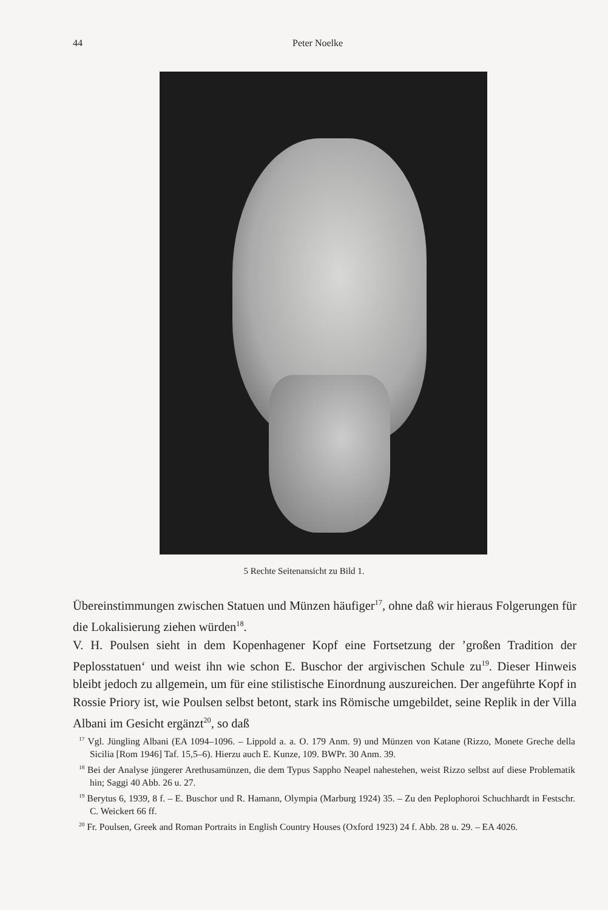44 Peter Noelke
5 Rechte Seitenansicht zu Bild 1.
Übereinstimmungen zwischen Statuen und Münzen häufiger<sup>17</sup>, ohne daß wir hieraus Folgerungen für die Lokalisierung ziehen würden<sup>18</sup>.
V. H. Poulsen sieht in dem Kopenhagener Kopf eine Fortsetzung der ’großen Tradition der Peplosstatuen‘ und weist ihn wie schon E. Buschor der argivischen Schule zu<sup>19</sup>. Dieser Hinweis bleibt jedoch zu allgemein, um für eine stilistische Einordnung auszureichen. Der angeführte Kopf in Rossie Priory ist, wie Poulsen selbst betont, stark ins Römische umgebildet, seine Replik in der Villa Albani im Gesicht ergänzt<sup>20</sup>, so daß
<sup>17</sup> Vgl. Jüngling Albani (EA 1094–1096. – Lippold a. a. O. 179 Anm. 9) und Münzen von Katane (Rizzo, Monete Greche della Sicilia [Rom 1946] Taf. 15,5–6). Hierzu auch E. Kunze, 109. BWPr. 30 Anm. 39.
<sup>18</sup> Bei der Analyse jüngerer Arethusamünzen, die dem Typus Sappho Neapel nahestehen, weist Rizzo selbst auf diese Problematik hin; Saggi 40 Abb. 26 u. 27.
<sup>19</sup> Berytus 6, 1939, 8 f. – E. Buschor und R. Hamann, Olympia (Marburg 1924) 35. – Zu den Peplophoroi Schuchhardt in Festschr. C. Weickert 66 ff.
<sup>20</sup> Fr. Poulsen, Greek and Roman Portraits in English Country Houses (Oxford 1923) 24 f. Abb. 28 u. 29. – EA 4026.